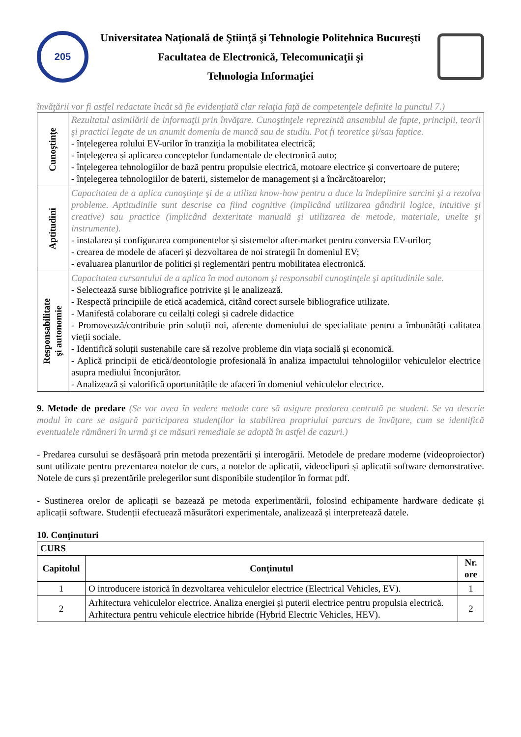205
Universitatea Naţională de Ştiinţă şi Tehnologie Politehnica Bucureşti
Facultatea de Electronică, Telecomunicaţii şi
Tehnologia Informaţiei
învăţării vor fi astfel redactate încât să fie evidenţiată clar relaţia faţă de competenţele definite la punctul 7.)
| Cunoştinţe | Rezultatul asimilării de informaţii prin învăţare. Cunoştinţele reprezintă ansamblul de fapte, principii, teorii şi practici legate de un anumit domeniu de muncă sau de studiu. Pot fi teoretice şi/sau faptice. - înțelegerea rolului EV-urilor în tranziția la mobilitatea electrică; - înțelegerea și aplicarea conceptelor fundamentale de electronică auto; - înțelegerea tehnologiilor de bază pentru propulsie electrică, motoare electrice și convertoare de putere; - înțelegerea tehnologiilor de baterii, sistemelor de management și a încărcătoarelor; |
| Aptitudini | Capacitatea de a aplica cunoştinţe şi de a utiliza know-how pentru a duce la îndeplinire sarcini şi a rezolva probleme. Aptitudinile sunt descrise ca fiind cognitive (implicând utilizarea gândirii logice, intuitive şi creative) sau practice (implicând dexteritate manuală şi utilizarea de metode, materiale, unelte şi instrumente). - instalarea și configurarea componentelor și sistemelor after-market pentru conversia EV-urilor; - crearea de modele de afaceri și dezvoltarea de noi strategii în domeniul EV; - evaluarea planurilor de politici și reglementări pentru mobilitatea electronică. |
| Responsabilitate şi autonomie | Capacitatea cursantului de a aplica în mod autonom şi responsabil cunoştinţele şi aptitudinile sale. - Selectează surse bibliografice potrivite și le analizează. - Respectă principiile de etică academică, citând corect sursele bibliografice utilizate. - Manifestă colaborare cu ceilalți colegi și cadrele didactice - Promovează/contribuie prin soluții noi, aferente domeniului de specialitate pentru a îmbunătăți calitatea vieții sociale. - Identifică soluții sustenabile care să rezolve probleme din viața socială și economică. - Aplică principii de etică/deontologie profesională în analiza impactului tehnologiilor vehiculelor electrice asupra mediului înconjurător. - Analizează și valorifică oportunitățile de afaceri în domeniul vehiculelor electrice. |
9. Metode de predare (Se vor avea în vedere metode care să asigure predarea centrată pe student. Se va descrie modul în care se asigură participarea studenţilor la stabilirea propriului parcurs de învăţare, cum se identifică eventualele rămâneri în urmă şi ce măsuri remediale se adoptă în astfel de cazuri.)
- Predarea cursului se desfășoară prin metoda prezentării și interogării. Metodele de predare moderne (videoproiector) sunt utilizate pentru prezentarea notelor de curs, a notelor de aplicații, videoclipuri și aplicații software demonstrative. Notele de curs și prezentările prelegerilor sunt disponibile studenților în format pdf.
- Sustinerea orelor de aplicații se bazează pe metoda experimentării, folosind echipamente hardware dedicate și aplicații software. Studenții efectuează măsurători experimentale, analizează și interpretează datele.
10. Conţinuturi
| CURS | | |
| --- | --- | --- |
| Capitolul | Conţinutul | Nr. ore |
| 1 | O introducere istorică în dezvoltarea vehiculelor electrice (Electrical Vehicles, EV). | 1 |
| 2 | Arhitectura vehiculelor electrice. Analiza energiei și puterii electrice pentru propulsia electrică. Arhitectura pentru vehicule electrice hibride (Hybrid Electric Vehicles, HEV). | 2 |